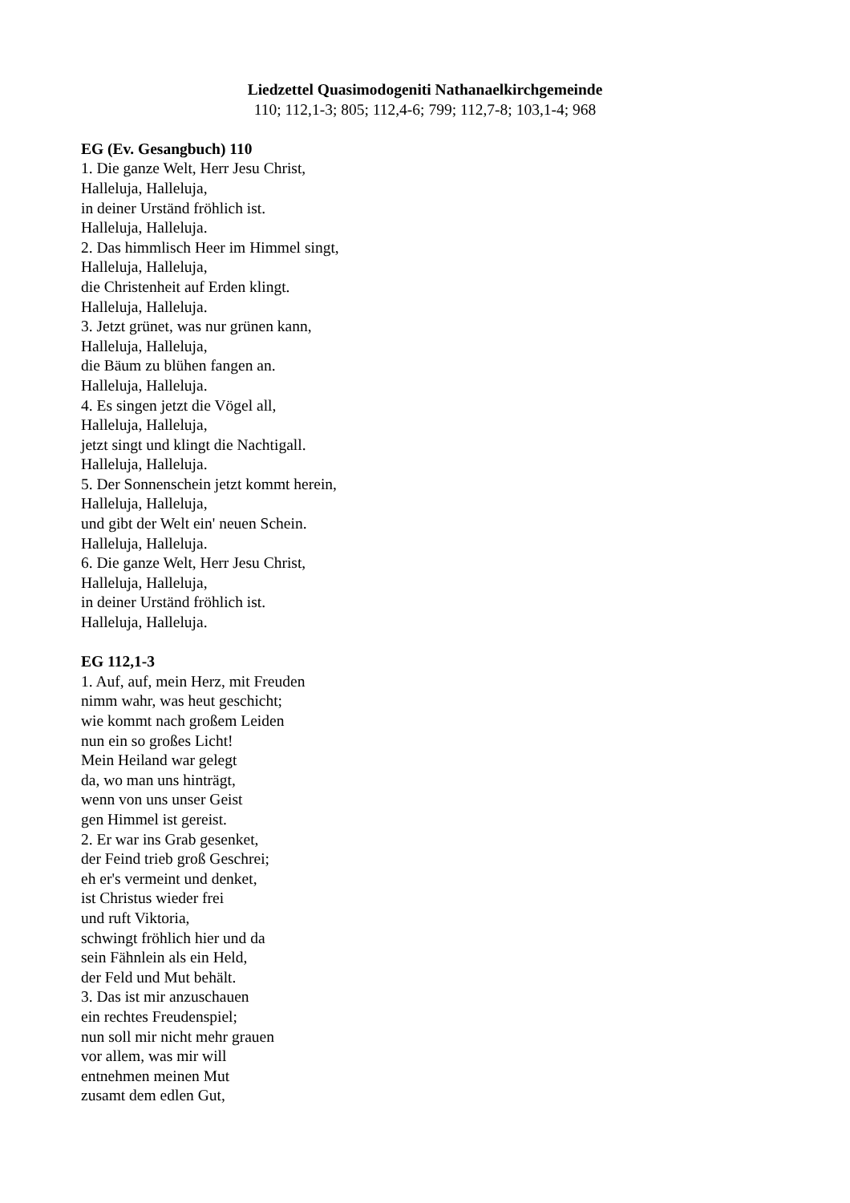Liedzettel Quasimodogeniti Nathanaelkirchgemeinde
110; 112,1-3; 805; 112,4-6; 799; 112,7-8; 103,1-4; 968
EG (Ev. Gesangbuch) 110
1. Die ganze Welt, Herr Jesu Christ,
Halleluja, Halleluja,
in deiner Urständ fröhlich ist.
Halleluja, Halleluja.
2. Das himmlisch Heer im Himmel singt,
Halleluja, Halleluja,
die Christenheit auf Erden klingt.
Halleluja, Halleluja.
3. Jetzt grünet, was nur grünen kann,
Halleluja, Halleluja,
die Bäum zu blühen fangen an.
Halleluja, Halleluja.
4. Es singen jetzt die Vögel all,
Halleluja, Halleluja,
jetzt singt und klingt die Nachtigall.
Halleluja, Halleluja.
5. Der Sonnenschein jetzt kommt herein,
Halleluja, Halleluja,
und gibt der Welt ein' neuen Schein.
Halleluja, Halleluja.
6. Die ganze Welt, Herr Jesu Christ,
Halleluja, Halleluja,
in deiner Urständ fröhlich ist.
Halleluja, Halleluja.
EG 112,1-3
1. Auf, auf, mein Herz, mit Freuden
nimm wahr, was heut geschicht;
wie kommt nach großem Leiden
nun ein so großes Licht!
Mein Heiland war gelegt
da, wo man uns hinträgt,
wenn von uns unser Geist
gen Himmel ist gereist.
2. Er war ins Grab gesenket,
der Feind trieb groß Geschrei;
eh er's vermeint und denket,
ist Christus wieder frei
und ruft Viktoria,
schwingt fröhlich hier und da
sein Fähnlein als ein Held,
der Feld und Mut behält.
3. Das ist mir anzuschauen
ein rechtes Freudenspiel;
nun soll mir nicht mehr grauen
vor allem, was mir will
entnehmen meinen Mut
zusamt dem edlen Gut,